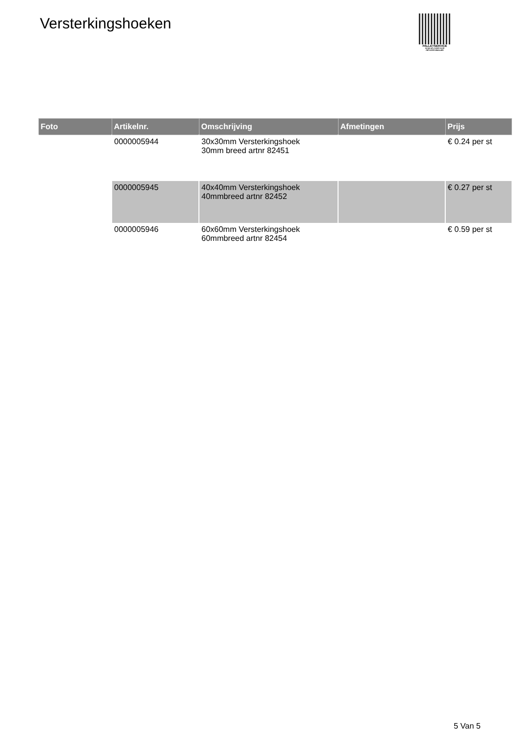Versterkingshoeken
PALLETSERVICE
SCAN QR-CODE VOOR
RETOURFORMULIER
| Foto | Artikelnr. | Omschrijving | Afmetingen | Prijs |
| --- | --- | --- | --- | --- |
| | 0000005944 | 30x30mm Versterkingshoek 30mm breed artnr 82451 | | € 0.24 per st |
| | 0000005945 | 40x40mm Versterkingshoek 40mmbreed artnr 82452 | | € 0.27 per st |
| | 0000005946 | 60x60mm Versterkingshoek 60mmbreed artnr 82454 | | € 0.59 per st |
5 Van 5